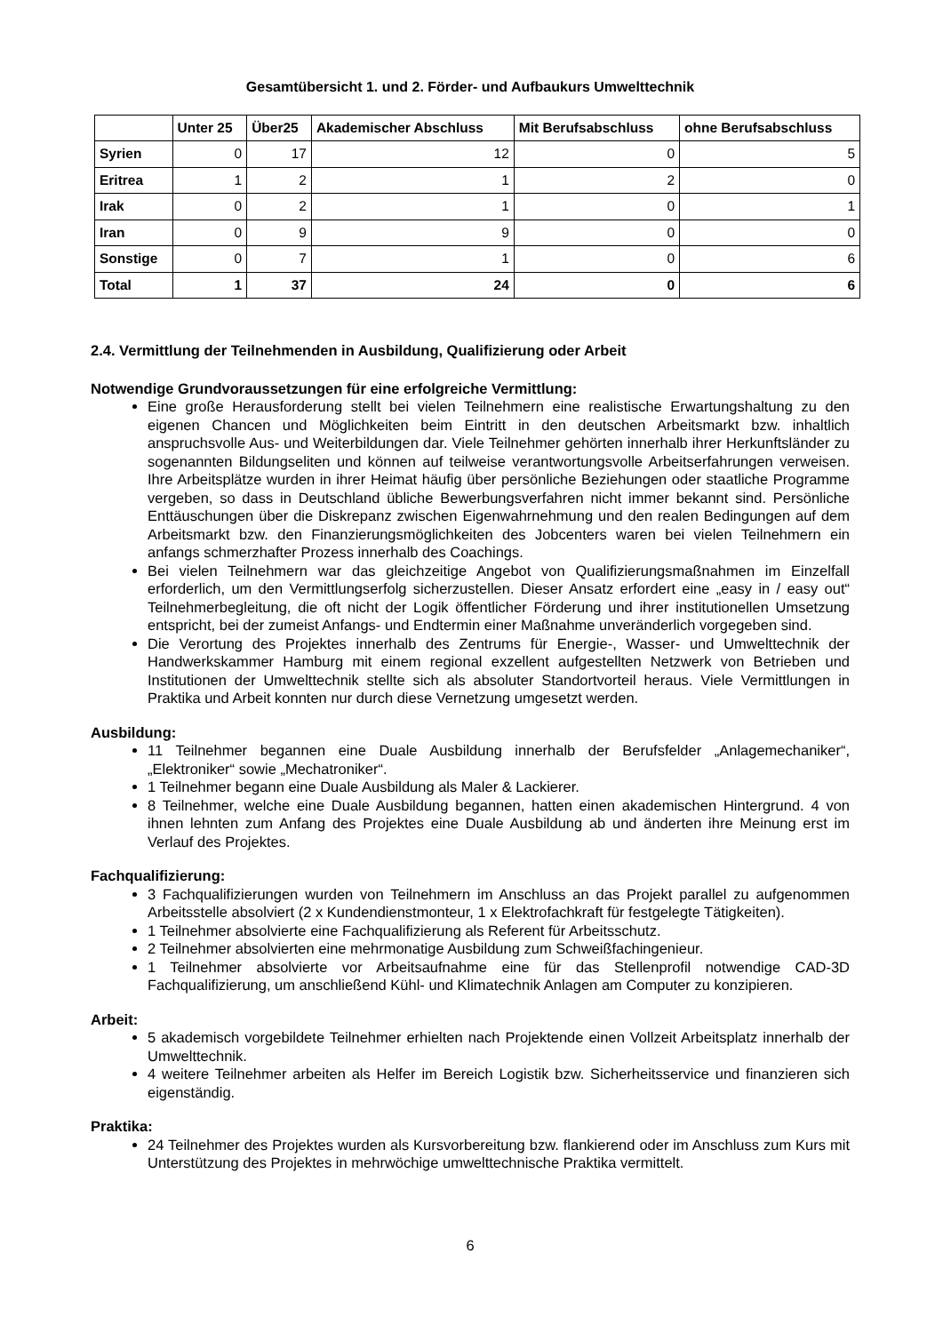Gesamtübersicht 1. und 2. Förder- und Aufbaukurs Umwelttechnik
| | Unter 25 | Über25 | Akademischer Abschluss | Mit Berufsabschluss | ohne Berufsabschluss |
| --- | --- | --- | --- | --- | --- |
| Syrien | 0 | 17 | 12 | 0 | 5 |
| Eritrea | 1 | 2 | 1 | 2 | 0 |
| Irak | 0 | 2 | 1 | 0 | 1 |
| Iran | 0 | 9 | 9 | 0 | 0 |
| Sonstige | 0 | 7 | 1 | 0 | 6 |
| Total | 1 | 37 | 24 | 0 | 6 |
2.4. Vermittlung der Teilnehmenden in Ausbildung, Qualifizierung oder Arbeit
Notwendige Grundvoraussetzungen für eine erfolgreiche Vermittlung:
Eine große Herausforderung stellt bei vielen Teilnehmern eine realistische Erwartungshaltung zu den eigenen Chancen und Möglichkeiten beim Eintritt in den deutschen Arbeitsmarkt bzw. inhaltlich anspruchsvolle Aus- und Weiterbildungen dar. Viele Teilnehmer gehörten innerhalb ihrer Herkunftsländer zu sogenannten Bildungseliten und können auf teilweise verantwortungsvolle Arbeitserfahrungen verweisen. Ihre Arbeitsplätze wurden in ihrer Heimat häufig über persönliche Beziehungen oder staatliche Programme vergeben, so dass in Deutschland übliche Bewerbungsverfahren nicht immer bekannt sind. Persönliche Enttäuschungen über die Diskrepanz zwischen Eigenwahrnehmung und den realen Bedingungen auf dem Arbeitsmarkt bzw. den Finanzierungsmöglichkeiten des Jobcenters waren bei vielen Teilnehmern ein anfangs schmerzhafter Prozess innerhalb des Coachings.
Bei vielen Teilnehmern war das gleichzeitige Angebot von Qualifizierungsmaßnahmen im Einzelfall erforderlich, um den Vermittlungserfolg sicherzustellen. Dieser Ansatz erfordert eine „easy in / easy out“ Teilnehmerbegleitung, die oft nicht der Logik öffentlicher Förderung und ihrer institutionellen Umsetzung entspricht, bei der zumeist Anfangs- und Endtermin einer Maßnahme unveränderlich vorgegeben sind.
Die Verortung des Projektes innerhalb des Zentrums für Energie-, Wasser- und Umwelttechnik der Handwerkskammer Hamburg mit einem regional exzellent aufgestellten Netzwerk von Betrieben und Institutionen der Umwelttechnik stellte sich als absoluter Standortvorteil heraus. Viele Vermittlungen in Praktika und Arbeit konnten nur durch diese Vernetzung umgesetzt werden.
Ausbildung:
11 Teilnehmer begannen eine Duale Ausbildung innerhalb der Berufsfelder „Anlagemechaniker“, „Elektroniker“ sowie „Mechatroniker“.
1 Teilnehmer begann eine Duale Ausbildung als Maler & Lackierer.
8 Teilnehmer, welche eine Duale Ausbildung begannen, hatten einen akademischen Hintergrund. 4 von ihnen lehnten zum Anfang des Projektes eine Duale Ausbildung ab und änderten ihre Meinung erst im Verlauf des Projektes.
Fachqualifizierung:
3 Fachqualifizierungen wurden von Teilnehmern im Anschluss an das Projekt parallel zu aufgenommen Arbeitsstelle absolviert (2 x Kundendienstmonteur, 1 x Elektrofachkraft für festgelegte Tätigkeiten).
1 Teilnehmer absolvierte eine Fachqualifizierung als Referent für Arbeitsschutz.
2 Teilnehmer absolvierten eine mehrmonatige Ausbildung zum Schweißfachingenieur.
1 Teilnehmer absolvierte vor Arbeitsaufnahme eine für das Stellenprofil notwendige CAD-3D Fachqualifizierung, um anschließend Kühl- und Klimatechnik Anlagen am Computer zu konzipieren.
Arbeit:
5 akademisch vorgebildete Teilnehmer erhielten nach Projektende einen Vollzeit Arbeitsplatz innerhalb der Umwelttechnik.
4 weitere Teilnehmer arbeiten als Helfer im Bereich Logistik bzw. Sicherheitsservice und finanzieren sich eigenständig.
Praktika:
24 Teilnehmer des Projektes wurden als Kursvorbereitung bzw. flankierend oder im Anschluss zum Kurs mit Unterstützung des Projektes in mehrwöchige umwelttechnische Praktika vermittelt.
6